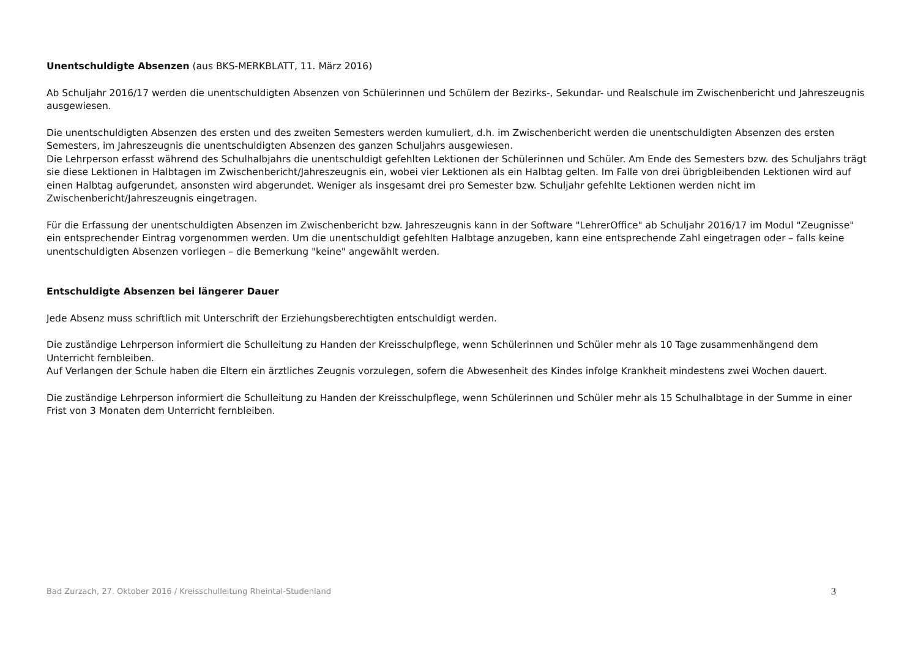Unentschuldigte Absenzen (aus BKS-MERKBLATT, 11. März 2016)
Ab Schuljahr 2016/17 werden die unentschuldigten Absenzen von Schülerinnen und Schülern der Bezirks-, Sekundar- und Realschule im Zwischenbericht und Jahreszeugnis ausgewiesen.
Die unentschuldigten Absenzen des ersten und des zweiten Semesters werden kumuliert, d.h. im Zwischenbericht werden die unentschuldigten Absenzen des ersten Semesters, im Jahreszeugnis die unentschuldigten Absenzen des ganzen Schuljahrs ausgewiesen.
Die Lehrperson erfasst während des Schulhalbjahrs die unentschuldigt gefehlten Lektionen der Schülerinnen und Schüler. Am Ende des Semesters bzw. des Schuljahrs trägt sie diese Lektionen in Halbtagen im Zwischenbericht/Jahreszeugnis ein, wobei vier Lektionen als ein Halbtag gelten. Im Falle von drei übrigbleibenden Lektionen wird auf einen Halbtag aufgerundet, ansonsten wird abgerundet. Weniger als insgesamt drei pro Semester bzw. Schuljahr gefehlte Lektionen werden nicht im Zwischenbericht/Jahreszeugnis eingetragen.
Für die Erfassung der unentschuldigten Absenzen im Zwischenbericht bzw. Jahreszeugnis kann in der Software "LehrerOffice" ab Schuljahr 2016/17 im Modul "Zeugnisse" ein entsprechender Eintrag vorgenommen werden. Um die unentschuldigt gefehlten Halbtage anzugeben, kann eine entsprechende Zahl eingetragen oder – falls keine unentschuldigten Absenzen vorliegen – die Bemerkung "keine" angewählt werden.
Entschuldigte Absenzen bei längerer Dauer
Jede Absenz muss schriftlich mit Unterschrift der Erziehungsberechtigten entschuldigt werden.
Die zuständige Lehrperson informiert die Schulleitung zu Handen der Kreisschulpflege, wenn Schülerinnen und Schüler mehr als 10 Tage zusammenhängend dem Unterricht fernbleiben.
Auf Verlangen der Schule haben die Eltern ein ärztliches Zeugnis vorzulegen, sofern die Abwesenheit des Kindes infolge Krankheit mindestens zwei Wochen dauert.
Die zuständige Lehrperson informiert die Schulleitung zu Handen der Kreisschulpflege, wenn Schülerinnen und Schüler mehr als 15 Schulhalbtage in der Summe in einer Frist von 3 Monaten dem Unterricht fernbleiben.
Bad Zurzach, 27. Oktober 2016 / Kreisschulleitung Rheintal-Studenland 3